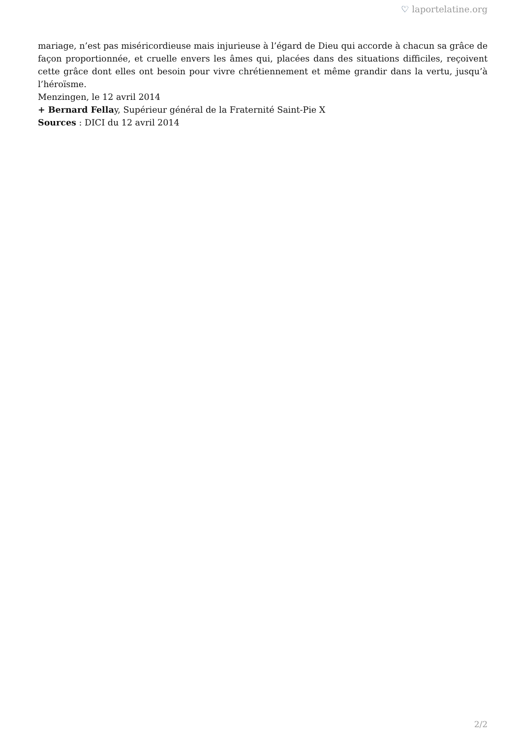♡ laportelatine.org
mariage, n’est pas miséricordieuse mais injurieuse à l’égard de Dieu qui accorde à chacun sa grâce de façon proportionnée, et cruelle envers les âmes qui, placées dans des situations difficiles, reçoivent cette grâce dont elles ont besoin pour vivre chrétiennement et même grandir dans la vertu, jusqu’à l’héroïsme.
Menzingen, le 12 avril 2014
+ Bernard Fellay, Supérieur général de la Fraternité Saint-Pie X
Sources : DICI du 12 avril 2014
2/2